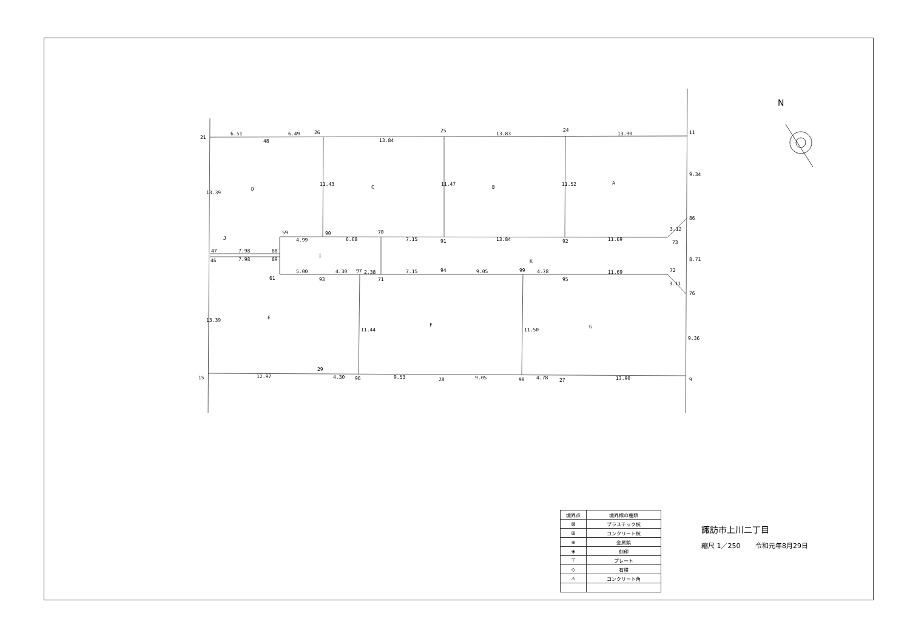21
6.51
48
6.49
26
13.84
25
13.83
24
13.90
11
D
C
B
A
13.39
11.43
11.47
11.52
9.34
86
73
3.12
59
90
70
4.99
6.68
7.15
91
13.84
92
11.69
J
47
7.98
88
46
7.98
89
I
K
8.71
5.00
4.30
97
2.38
7.15
94
9.05
99
4.78
11.69
72
61
93
71
95
3.11
76
E
F
G
13.39
11.44
11.50
9.36
15
12.97
29
4.30
96
9.53
28
9.05
98
4.78
27
13.90
9
N
| 境界点 | 境界標の種類 |
| --- | --- |
| ⊠ | プラスチック杭 |
| ⊞ | コンクリート杭 |
| ⊕ | 金属鋲 |
| ◈ | 刻印 |
| ⊤ | プレート |
| ◇ | 石積 |
| ⚠ | コンクリート角 |
諏訪市上川二丁目
縮尺 1／250 令和元年8月29日